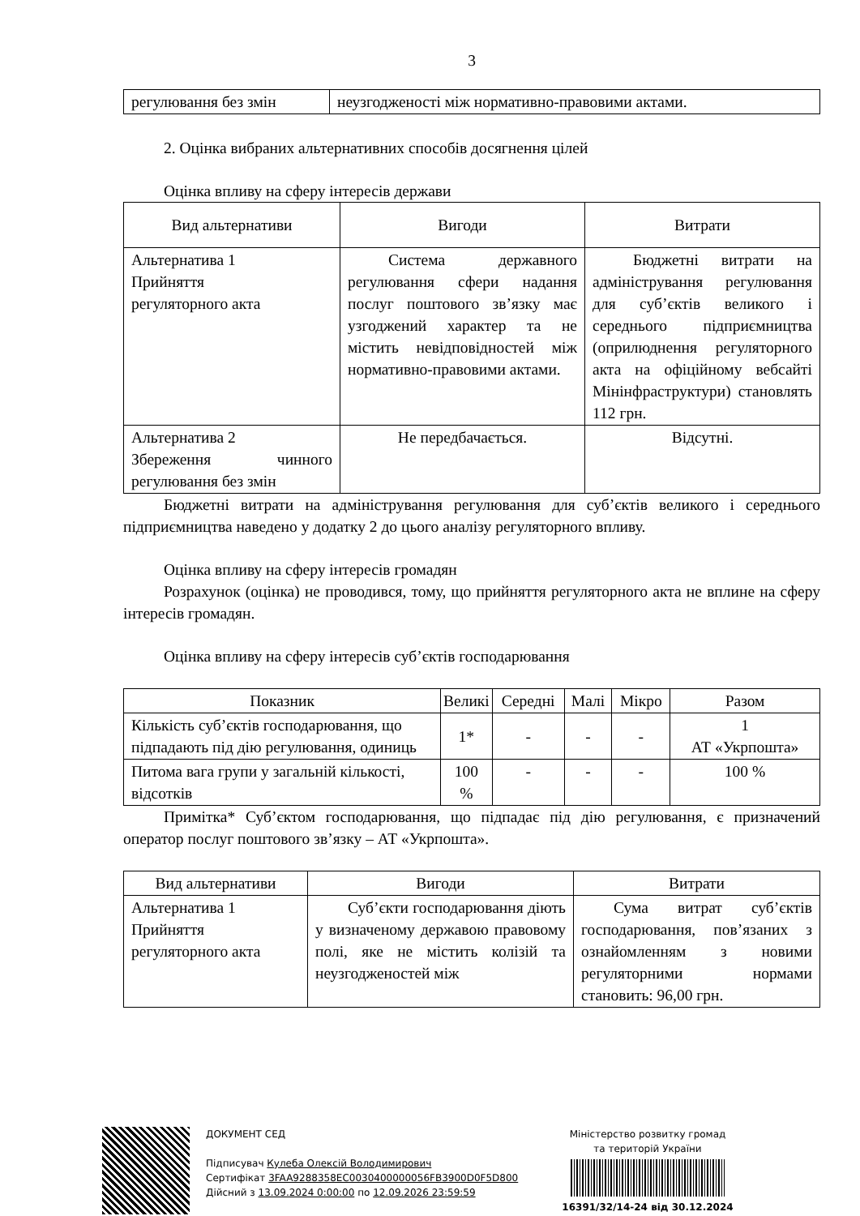3
| регулювання без змін | неузгодженості між нормативно-правовими актами. |
2. Оцінка вибраних альтернативних способів досягнення цілей
Оцінка впливу на сферу інтересів держави
| Вид альтернативи | Вигоди | Витрати |
| Альтернатива 1 Прийняття регуляторного акта | Система державного регулювання сфери надання послуг поштового зв’язку має узгоджений характер та не містить невідповідностей між нормативно-правовими актами. | Бюджетні витрати на адміністрування регулювання для суб’єктів великого і середнього підприємництва (оприлюднення регуляторного акта на офіційному вебсайті Мінінфраструктури) становлять 112 грн. |
| Альтернатива 2 Збереження чинного регулювання без змін | Не передбачається. | Відсутні. |
Бюджетні витрати на адміністрування регулювання для суб’єктів великого і середнього підприємництва наведено у додатку 2 до цього аналізу регуляторного впливу.
Оцінка впливу на сферу інтересів громадян
Розрахунок (оцінка) не проводився, тому, що прийняття регуляторного акта не вплине на сферу інтересів громадян.
Оцінка впливу на сферу інтересів суб’єктів господарювання
| Показник | Великі | Середні | Малі | Мікро | Разом |
| Кількість суб’єктів господарювання, що підпадають під дію регулювання, одиниць | 1* | - | - | - | 1 АТ «Укрпошта» |
| Питома вага групи у загальній кількості, відсотків | 100 % | - | - | - | 100 % |
Примітка* Суб’єктом господарювання, що підпадає під дію регулювання, є призначений оператор послуг поштового зв’язку – АТ «Укрпошта».
| Вид альтернативи | Вигоди | Витрати |
| Альтернатива 1 Прийняття регуляторного акта | Суб’єкти господарювання діють у визначеному державою правовому полі, яке не містить колізій та неузгодженостей між | Сума витрат суб’єктів господарювання, пов’язаних з ознайомленням з новими регуляторними нормами становить: 96,00 грн. |
ДОКУМЕНТ СЕД
Підписувач Кулеба Олексій Володимирович
Сертифікат 3FAA9288358EC0030400000056FB3900D0F5D800
Дійсний з 13.09.2024 0:00:00 по 12.09.2026 23:59:59
Міністерство розвитку громад
та територій України
16391/32/14-24 від 30.12.2024